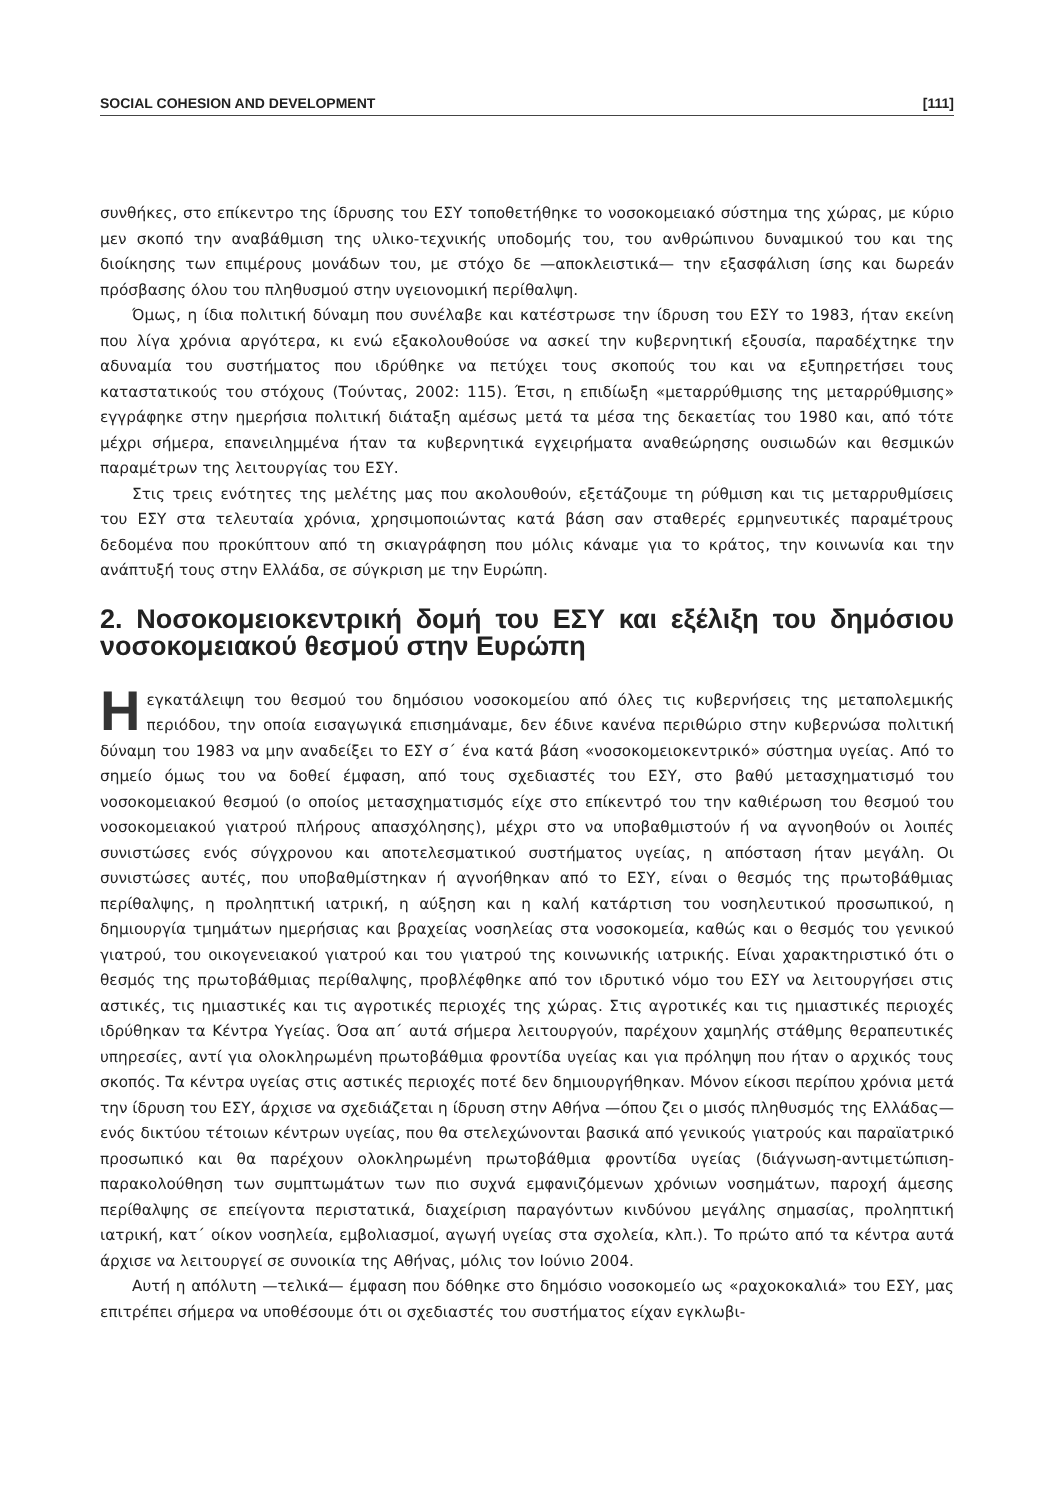SOCIAL COHESION AND DEVELOPMENT [111]
συνθήκες, στο επίκεντρο της ίδρυσης του ΕΣΥ τοποθετήθηκε το νοσοκομειακό σύστημα της χώρας, με κύριο μεν σκοπό την αναβάθμιση της υλικο-τεχνικής υποδομής του, του ανθρώπινου δυναμικού του και της διοίκησης των επιμέρους μονάδων του, με στόχο δε —αποκλειστικά— την εξασφάλιση ίσης και δωρεάν πρόσβασης όλου του πληθυσμού στην υγειονομική περίθαλψη.
Όμως, η ίδια πολιτική δύναμη που συνέλαβε και κατέστρωσε την ίδρυση του ΕΣΥ το 1983, ήταν εκείνη που λίγα χρόνια αργότερα, κι ενώ εξακολουθούσε να ασκεί την κυβερνητική εξουσία, παραδέχτηκε την αδυναμία του συστήματος που ιδρύθηκε να πετύχει τους σκοπούς του και να εξυπηρετήσει τους καταστατικούς του στόχους (Τούντας, 2002: 115). Έτσι, η επιδίωξη «μεταρρύθμισης της μεταρρύθμισης» εγγράφηκε στην ημερήσια πολιτική διάταξη αμέσως μετά τα μέσα της δεκαετίας του 1980 και, από τότε μέχρι σήμερα, επανειλημμένα ήταν τα κυβερνητικά εγχειρήματα αναθεώρησης ουσιωδών και θεσμικών παραμέτρων της λειτουργίας του ΕΣΥ.
Στις τρεις ενότητες της μελέτης μας που ακολουθούν, εξετάζουμε τη ρύθμιση και τις μεταρρυθμίσεις του ΕΣΥ στα τελευταία χρόνια, χρησιμοποιώντας κατά βάση σαν σταθερές ερμηνευτικές παραμέτρους δεδομένα που προκύπτουν από τη σκιαγράφηση που μόλις κάναμε για το κράτος, την κοινωνία και την ανάπτυξή τους στην Ελλάδα, σε σύγκριση με την Ευρώπη.
2. Νοσοκομειοκεντρική δομή του ΕΣΥ και εξέλιξη του δημόσιου νοσοκομειακού θεσμού στην Ευρώπη
Ηεγκατάλειψη του θεσμού του δημόσιου νοσοκομείου από όλες τις κυβερνήσεις της μεταπολεμικής περιόδου, την οποία εισαγωγικά επισημάναμε, δεν έδινε κανένα περιθώριο στην κυβερνώσα πολιτική δύναμη του 1983 να μην αναδείξει το ΕΣΥ σ΄ ένα κατά βάση «νοσοκομειοκεντρικό» σύστημα υγείας. Από το σημείο όμως του να δοθεί έμφαση, από τους σχεδιαστές του ΕΣΥ, στο βαθύ μετασχηματισμό του νοσοκομειακού θεσμού (ο οποίος μετασχηματισμός είχε στο επίκεντρό του την καθιέρωση του θεσμού του νοσοκομειακού γιατρού πλήρους απασχόλησης), μέχρι στο να υποβαθμιστούν ή να αγνοηθούν οι λοιπές συνιστώσες ενός σύγχρονου και αποτελεσματικού συστήματος υγείας, η απόσταση ήταν μεγάλη. Οι συνιστώσες αυτές, που υποβαθμίστηκαν ή αγνοήθηκαν από το ΕΣΥ, είναι ο θεσμός της πρωτοβάθμιας περίθαλψης, η προληπτική ιατρική, η αύξηση και η καλή κατάρτιση του νοσηλευτικού προσωπικού, η δημιουργία τμημάτων ημερήσιας και βραχείας νοσηλείας στα νοσοκομεία, καθώς και ο θεσμός του γενικού γιατρού, του οικογενειακού γιατρού και του γιατρού της κοινωνικής ιατρικής. Είναι χαρακτηριστικό ότι ο θεσμός της πρωτοβάθμιας περίθαλψης, προβλέφθηκε από τον ιδρυτικό νόμο του ΕΣΥ να λειτουργήσει στις αστικές, τις ημιαστικές και τις αγροτικές περιοχές της χώρας. Στις αγροτικές και τις ημιαστικές περιοχές ιδρύθηκαν τα Κέντρα Υγείας. Όσα απ΄ αυτά σήμερα λειτουργούν, παρέχουν χαμηλής στάθμης θεραπευτικές υπηρεσίες, αντί για ολοκληρωμένη πρωτοβάθμια φροντίδα υγείας και για πρόληψη που ήταν ο αρχικός τους σκοπός. Τα κέντρα υγείας στις αστικές περιοχές ποτέ δεν δημιουργήθηκαν. Μόνον είκοσι περίπου χρόνια μετά την ίδρυση του ΕΣΥ, άρχισε να σχεδιάζεται η ίδρυση στην Αθήνα —όπου ζει ο μισός πληθυσμός της Ελλάδας— ενός δικτύου τέτοιων κέντρων υγείας, που θα στελεχώνονται βασικά από γενικούς γιατρούς και παραϊατρικό προσωπικό και θα παρέχουν ολοκληρωμένη πρωτοβάθμια φροντίδα υγείας (διάγνωση-αντιμετώπιση-παρακολούθηση των συμπτωμάτων των πιο συχνά εμφανιζόμενων χρόνιων νοσημάτων, παροχή άμεσης περίθαλψης σε επείγοντα περιστατικά, διαχείριση παραγόντων κινδύνου μεγάλης σημασίας, προληπτική ιατρική, κατ΄ οίκον νοσηλεία, εμβολιασμοί, αγωγή υγείας στα σχολεία, κλπ.). Το πρώτο από τα κέντρα αυτά άρχισε να λειτουργεί σε συνοικία της Αθήνας, μόλις τον Ιούνιο 2004.
Αυτή η απόλυτη —τελικά— έμφαση που δόθηκε στο δημόσιο νοσοκομείο ως «ραχοκοκαλιά» του ΕΣΥ, μας επιτρέπει σήμερα να υποθέσουμε ότι οι σχεδιαστές του συστήματος είχαν εγκλωβι-